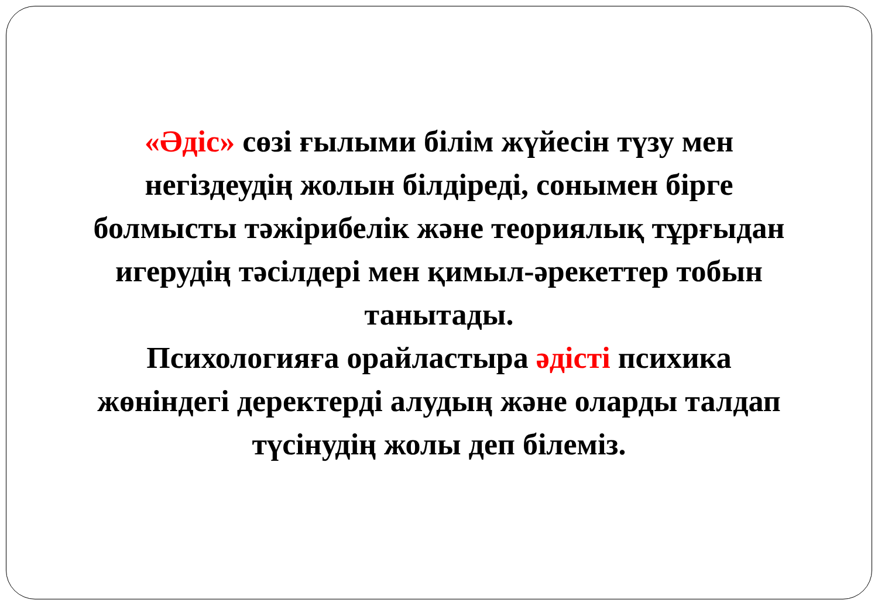«Әдіс» сөзі ғылыми білім жүйесін түзу мен негіздеудің жолын білдіреді, сонымен бірге болмысты тәжірибелік және теориялық тұрғыдан игерудің тәсілдері мен қимыл-әрекеттер тобын танытады.
Психологияға орайластыра әдісті психика жөніндегі деректерді алудың және оларды талдап түсінудің жолы деп білеміз.